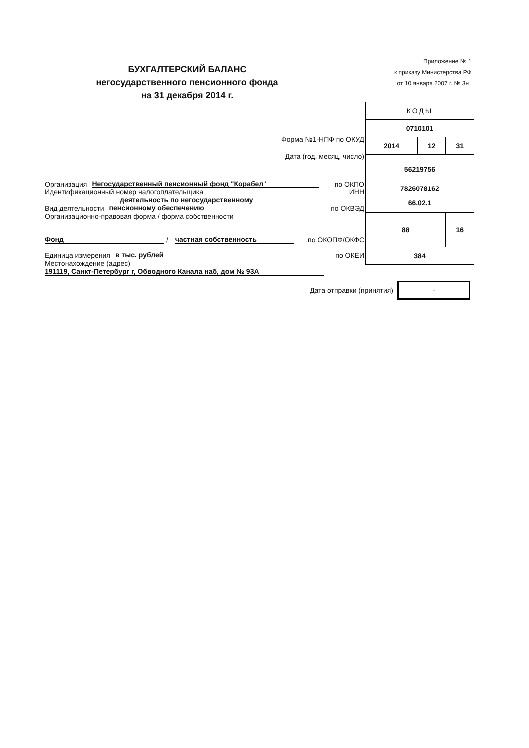БУХГАЛТЕРСКИЙ БАЛАНС
негосударственного пенсионного фонда
на 31 декабря 2014 г.
Приложение № 1
к приказу Министерства РФ
от 10 января 2007 г. № 3н
Форма №1-НПФ по ОКУД
Дата (год, месяц, число)
Организация Негосударственный пенсионный фонд "Корабел" по ОКПО
Идентификационный номер налогоплательщика ИНН
деятельность по негосударственному
Вид деятельности пенсионному обеспечению по ОКВЭД
Организационно-правовая форма / форма собственности
Фонд / частная собственность по ОКОПФ/ОКФС
Единица измерения в тыс. рублей по ОКЕИ
Местонахождение (адрес)
191119, Санкт-Петербург г, Обводного Канала наб, дом № 93А
| КОДЫ | | |
| 0710101 | | |
| 2014 | 12 | 31 |
| 56219756 | | |
| 7826078162 | | |
| 66.02.1 | | |
| 88 | | 16 |
| 384 | | |
Дата отправки (принятия) -